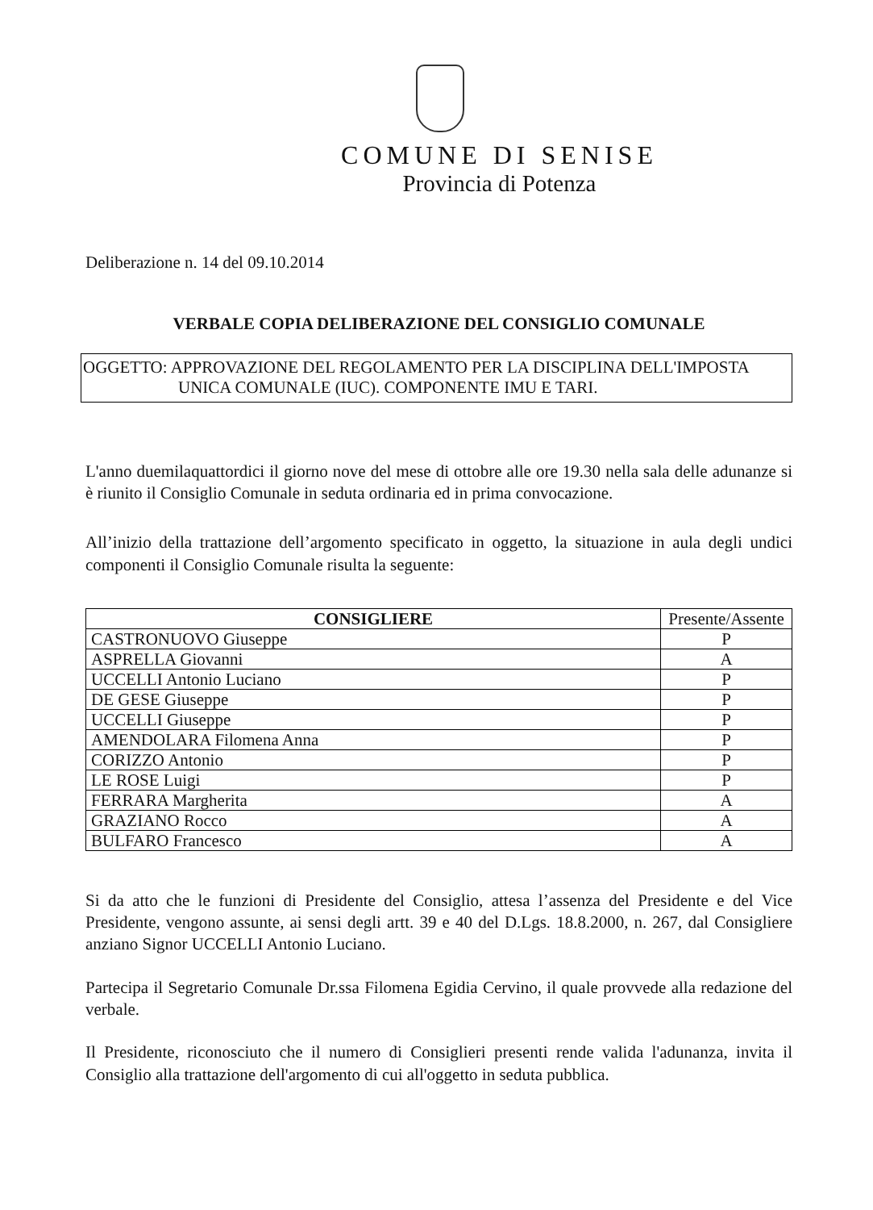COMUNE DI SENISE
Provincia di Potenza
Deliberazione n. 14 del 09.10.2014
VERBALE COPIA DELIBERAZIONE DEL CONSIGLIO COMUNALE
OGGETTO: APPROVAZIONE DEL REGOLAMENTO PER LA DISCIPLINA DELL'IMPOSTA
UNICA COMUNALE (IUC). COMPONENTE IMU E TARI.
L'anno duemilaquattordici il giorno nove del mese di ottobre alle ore 19.30 nella sala delle adunanze si è riunito il Consiglio Comunale in seduta ordinaria ed in prima convocazione.
All’inizio della trattazione dell’argomento specificato in oggetto, la situazione in aula degli undici componenti il Consiglio Comunale risulta la seguente:
| CONSIGLIERE | Presente/Assente |
| --- | --- |
| CASTRONUOVO Giuseppe | P |
| ASPRELLA Giovanni | A |
| UCCELLI Antonio Luciano | P |
| DE GESE Giuseppe | P |
| UCCELLI Giuseppe | P |
| AMENDOLARA Filomena Anna | P |
| CORIZZO Antonio | P |
| LE ROSE Luigi | P |
| FERRARA Margherita | A |
| GRAZIANO Rocco | A |
| BULFARO Francesco | A |
Si da atto che le funzioni di Presidente del Consiglio, attesa l’assenza del Presidente e del Vice Presidente, vengono assunte, ai sensi degli artt. 39 e 40 del D.Lgs. 18.8.2000, n. 267, dal Consigliere anziano Signor UCCELLI Antonio Luciano.
Partecipa il Segretario Comunale Dr.ssa Filomena Egidia Cervino, il quale provvede alla redazione del verbale.
Il Presidente, riconosciuto che il numero di Consiglieri presenti rende valida l'adunanza, invita il Consiglio alla trattazione dell'argomento di cui all'oggetto in seduta pubblica.